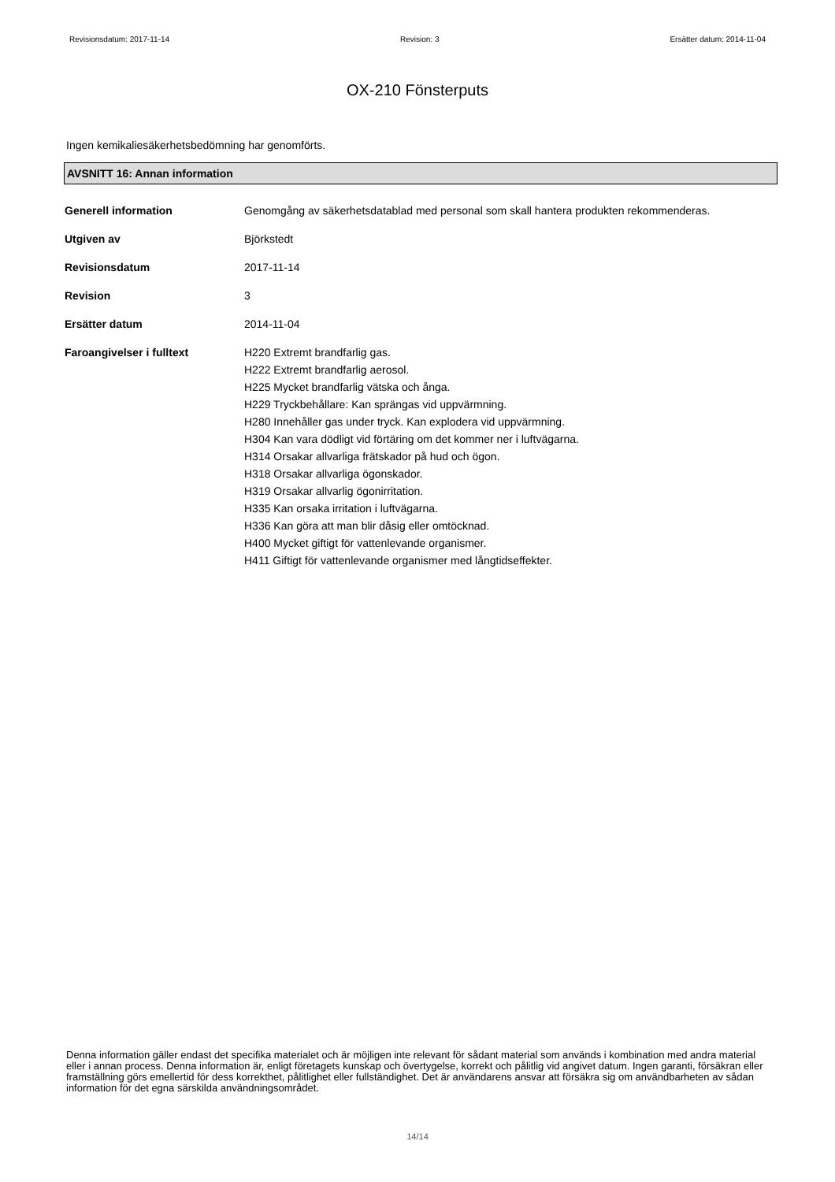Revisionsdatum: 2017-11-14 Revision: 3 Ersätter datum: 2014-11-04
OX-210 Fönsterputs
Ingen kemikaliesäkerhetsbedömning har genomförts.
AVSNITT 16: Annan information
| Generell information | Genomgång av säkerhetsdatablad med personal som skall hantera produkten rekommenderas. |
| Utgiven av | Björkstedt |
| Revisionsdatum | 2017-11-14 |
| Revision | 3 |
| Ersätter datum | 2014-11-04 |
| Faroangivelser i fulltext | H220 Extremt brandfarlig gas. H222 Extremt brandfarlig aerosol. H225 Mycket brandfarlig vätska och ånga. H229 Tryckbehållare: Kan sprängas vid uppvärmning. H280 Innehåller gas under tryck. Kan explodera vid uppvärmning. H304 Kan vara dödligt vid förtäring om det kommer ner i luftvägarna. H314 Orsakar allvarliga frätskador på hud och ögon. H318 Orsakar allvarliga ögonskador. H319 Orsakar allvarlig ögonirritation. H335 Kan orsaka irritation i luftvägarna. H336 Kan göra att man blir dåsig eller omtöcknad. H400 Mycket giftigt för vattenlevande organismer. H411 Giftigt för vattenlevande organismer med långtidseffekter. |
Denna information gäller endast det specifika materialet och är möjligen inte relevant för sådant material som används i kombination med andra material eller i annan process. Denna information är, enligt företagets kunskap och övertygelse, korrekt och pålitlig vid angivet datum. Ingen garanti, försäkran eller framställning görs emellertid för dess korrekthet, pålitlighet eller fullständighet. Det är användarens ansvar att försäkra sig om användbarheten av sådan information för det egna särskilda användningsområdet.
14/14